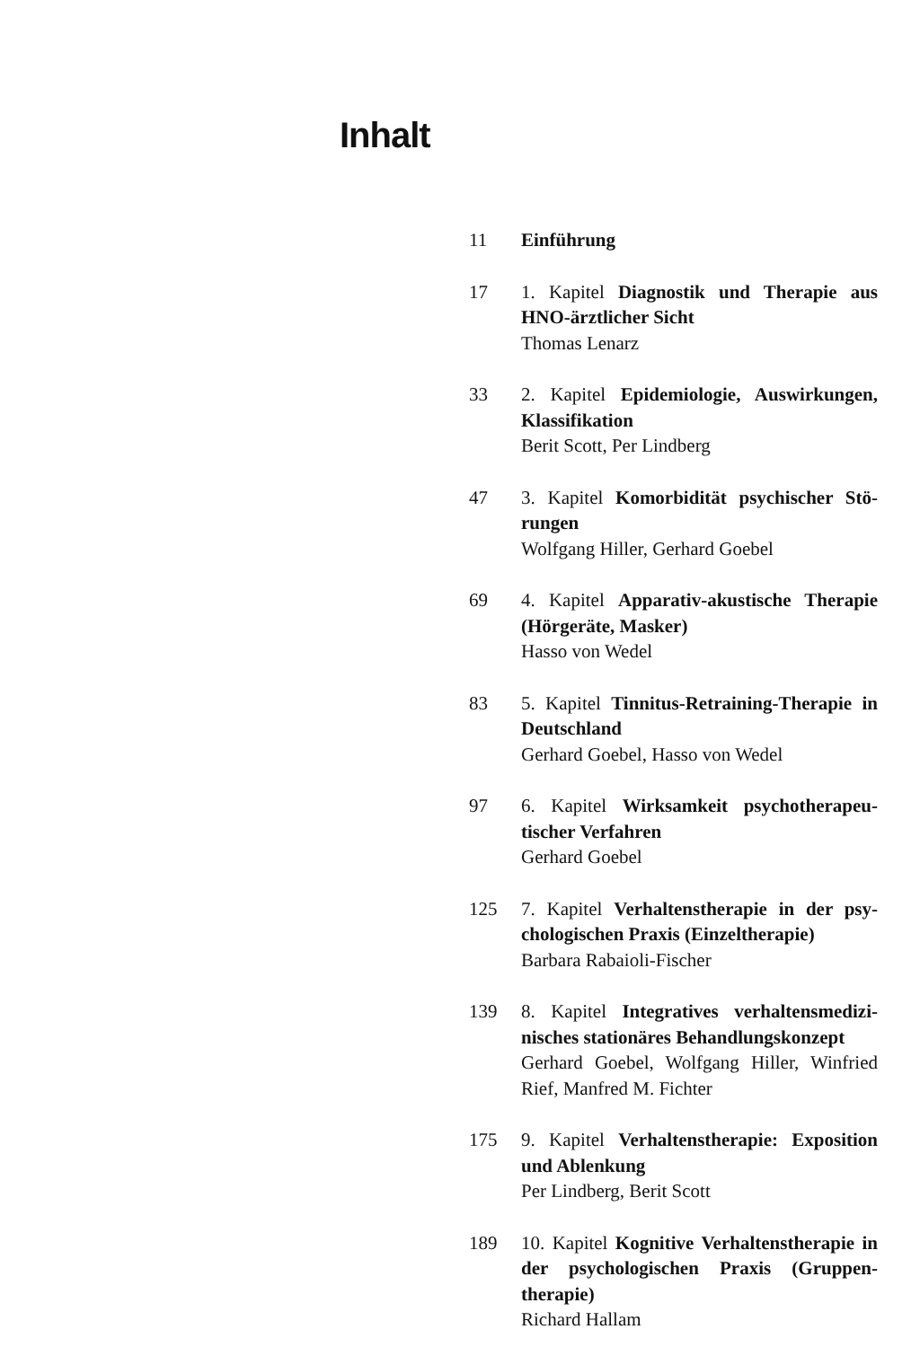Inhalt
11 Einführung
17 1. Kapitel Diagnostik und Therapie aus HNO-ärztlicher Sicht
Thomas Lenarz
33 2. Kapitel Epidemiologie, Auswirkungen, Klassifikation
Berit Scott, Per Lindberg
47 3. Kapitel Komorbidität psychischer Stö­rungen
Wolfgang Hiller, Gerhard Goebel
69 4. Kapitel Apparativ-akustische Therapie (Hörgeräte, Masker)
Hasso von Wedel
83 5. Kapitel Tinnitus-Retraining-Therapie in Deutschland
Gerhard Goebel, Hasso von Wedel
97 6. Kapitel Wirksamkeit psychotherapeu­tischer Verfahren
Gerhard Goebel
125 7. Kapitel Verhaltenstherapie in der psy­chologischen Praxis (Einzeltherapie)
Barbara Rabaioli-Fischer
139 8. Kapitel Integratives verhaltensmedizi­nisches stationäres Behandlungskonzept
Gerhard Goebel, Wolfgang Hiller, Winfried Rief, Manfred M. Fichter
175 9. Kapitel Verhaltenstherapie: Exposition und Ablenkung
Per Lindberg, Berit Scott
189 10. Kapitel Kognitive Verhaltenstherapie in der psychologischen Praxis (Gruppen­therapie)
Richard Hallam